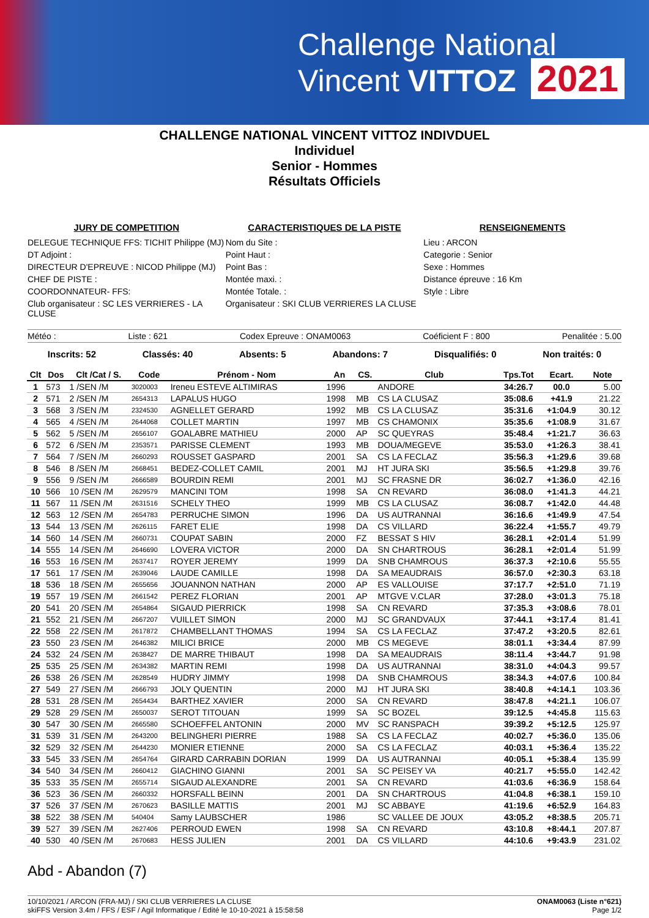Challenge National
Vincent VITTOZ 2021
CHALLENGE NATIONAL VINCENT VITTOZ INDIVDUEL
Individuel
Senior - Hommes
Résultats Officiels
JURY DE COMPETITION
DELEGUE TECHNIQUE FFS: TICHIT Philippe (MJ)
DT Adjoint :
DIRECTEUR D'EPREUVE : NICOD Philippe (MJ)
CHEF DE PISTE :
COORDONNATEUR- FFS:
Club organisateur : SC LES VERRIERES - LA CLUSE
CARACTERISTIQUES DE LA PISTE
Nom du Site :
Point Haut :
Point Bas :
Montée maxi. :
Montée Totale. :
Organisateur : SKI CLUB VERRIERES LA CLUSE
RENSEIGNEMENTS
Lieu : ARCON
Categorie : Senior
Sexe : Hommes
Distance épreuve : 16 Km
Style : Libre
Météo : Liste : 621 Codex Epreuve : ONAM0063 Coéficient F : 800 Penalitée : 5.00
Inscrits: 52 Classés: 40 Absents: 5 Abandons: 7 Disqualifiés: 0 Non traités: 0
| Clt | Dos | Clt /Cat / S. | Code | Prénom - Nom | An | CS. | Club | | Tps.Tot | Ecart. | Note |
| --- | --- | --- | --- | --- | --- | --- | --- | --- | --- | --- | --- |
| 1 | 573 | 1 /SEN /M | 3020003 | Ireneu ESTEVE ALTIMIRAS | 1996 | | ANDORE | | 34:26.7 | 00.0 | 5.00 |
| 2 | 571 | 2 /SEN /M | 2654313 | LAPALUS HUGO | 1998 | MB | CS LA CLUSAZ | | 35:08.6 | +41.9 | 21.22 |
| 3 | 568 | 3 /SEN /M | 2324530 | AGNELLET GERARD | 1992 | MB | CS LA CLUSAZ | | 35:31.6 | +1:04.9 | 30.12 |
| 4 | 565 | 4 /SEN /M | 2644068 | COLLET MARTIN | 1997 | MB | CS CHAMONIX | | 35:35.6 | +1:08.9 | 31.67 |
| 5 | 562 | 5 /SEN /M | 2656107 | GOALABRE MATHIEU | 2000 | AP | SC QUEYRAS | | 35:48.4 | +1:21.7 | 36.63 |
| 6 | 572 | 6 /SEN /M | 2353571 | PARISSE CLEMENT | 1993 | MB | DOUA/MEGEVE | | 35:53.0 | +1:26.3 | 38.41 |
| 7 | 564 | 7 /SEN /M | 2660293 | ROUSSET GASPARD | 2001 | SA | CS LA FECLAZ | | 35:56.3 | +1:29.6 | 39.68 |
| 8 | 546 | 8 /SEN /M | 2668451 | BEDEZ-COLLET CAMIL | 2001 | MJ | HT JURA SKI | | 35:56.5 | +1:29.8 | 39.76 |
| 9 | 556 | 9 /SEN /M | 2666589 | BOURDIN REMI | 2001 | MJ | SC FRASNE DR | | 36:02.7 | +1:36.0 | 42.16 |
| 10 | 566 | 10 /SEN /M | 2629579 | MANCINI TOM | 1998 | SA | CN REVARD | | 36:08.0 | +1:41.3 | 44.21 |
| 11 | 567 | 11 /SEN /M | 2631516 | SCHELY THEO | 1999 | MB | CS LA CLUSAZ | | 36:08.7 | +1:42.0 | 44.48 |
| 12 | 563 | 12 /SEN /M | 2654783 | PERRUCHE SIMON | 1996 | DA | US AUTRANNAI | | 36:16.6 | +1:49.9 | 47.54 |
| 13 | 544 | 13 /SEN /M | 2626115 | FARET ELIE | 1998 | DA | CS VILLARD | | 36:22.4 | +1:55.7 | 49.79 |
| 14 | 560 | 14 /SEN /M | 2660731 | COUPAT SABIN | 2000 | FZ | BESSAT S HIV | | 36:28.1 | +2:01.4 | 51.99 |
| 14 | 555 | 14 /SEN /M | 2646690 | LOVERA VICTOR | 2000 | DA | SN CHARTROUS | | 36:28.1 | +2:01.4 | 51.99 |
| 16 | 553 | 16 /SEN /M | 2637417 | ROYER JEREMY | 1999 | DA | SNB CHAMROUS | | 36:37.3 | +2:10.6 | 55.55 |
| 17 | 561 | 17 /SEN /M | 2639046 | LAUDE CAMILLE | 1998 | DA | SA MEAUDRAIS | | 36:57.0 | +2:30.3 | 63.18 |
| 18 | 536 | 18 /SEN /M | 2655656 | JOUANNON NATHAN | 2000 | AP | ES VALLOUISE | | 37:17.7 | +2:51.0 | 71.19 |
| 19 | 557 | 19 /SEN /M | 2661542 | PEREZ FLORIAN | 2001 | AP | MTGVE V.CLAR | | 37:28.0 | +3:01.3 | 75.18 |
| 20 | 541 | 20 /SEN /M | 2654864 | SIGAUD PIERRICK | 1998 | SA | CN REVARD | | 37:35.3 | +3:08.6 | 78.01 |
| 21 | 552 | 21 /SEN /M | 2667207 | VUILLET SIMON | 2000 | MJ | SC GRANDVAUX | | 37:44.1 | +3:17.4 | 81.41 |
| 22 | 558 | 22 /SEN /M | 2617872 | CHAMBELLANT THOMAS | 1994 | SA | CS LA FECLAZ | | 37:47.2 | +3:20.5 | 82.61 |
| 23 | 550 | 23 /SEN /M | 2646382 | MILICI BRICE | 2000 | MB | CS MEGEVE | | 38:01.1 | +3:34.4 | 87.99 |
| 24 | 532 | 24 /SEN /M | 2638427 | DE MARRE THIBAUT | 1998 | DA | SA MEAUDRAIS | | 38:11.4 | +3:44.7 | 91.98 |
| 25 | 535 | 25 /SEN /M | 2634382 | MARTIN REMI | 1998 | DA | US AUTRANNAI | | 38:31.0 | +4:04.3 | 99.57 |
| 26 | 538 | 26 /SEN /M | 2628549 | HUDRY JIMMY | 1998 | DA | SNB CHAMROUS | | 38:34.3 | +4:07.6 | 100.84 |
| 27 | 549 | 27 /SEN /M | 2666793 | JOLY QUENTIN | 2000 | MJ | HT JURA SKI | | 38:40.8 | +4:14.1 | 103.36 |
| 28 | 531 | 28 /SEN /M | 2654434 | BARTHEZ XAVIER | 2000 | SA | CN REVARD | | 38:47.8 | +4:21.1 | 106.07 |
| 29 | 528 | 29 /SEN /M | 2650037 | SEROT TITOUAN | 1999 | SA | SC BOZEL | | 39:12.5 | +4:45.8 | 115.63 |
| 30 | 547 | 30 /SEN /M | 2665580 | SCHOEFFEL ANTONIN | 2000 | MV | SC RANSPACH | | 39:39.2 | +5:12.5 | 125.97 |
| 31 | 539 | 31 /SEN /M | 2643200 | BELINGHERI PIERRE | 1988 | SA | CS LA FECLAZ | | 40:02.7 | +5:36.0 | 135.06 |
| 32 | 529 | 32 /SEN /M | 2644230 | MONIER ETIENNE | 2000 | SA | CS LA FECLAZ | | 40:03.1 | +5:36.4 | 135.22 |
| 33 | 545 | 33 /SEN /M | 2654764 | GIRARD CARRABIN DORIAN | 1999 | DA | US AUTRANNAI | | 40:05.1 | +5:38.4 | 135.99 |
| 34 | 540 | 34 /SEN /M | 2660412 | GIACHINO GIANNI | 2001 | SA | SC PEISEY VA | | 40:21.7 | +5:55.0 | 142.42 |
| 35 | 533 | 35 /SEN /M | 2655714 | SIGAUD ALEXANDRE | 2001 | SA | CN REVARD | | 41:03.6 | +6:36.9 | 158.64 |
| 36 | 523 | 36 /SEN /M | 2660332 | HORSFALL BEINN | 2001 | DA | SN CHARTROUS | | 41:04.8 | +6:38.1 | 159.10 |
| 37 | 526 | 37 /SEN /M | 2670623 | BASILLE MATTIS | 2001 | MJ | SC ABBAYE | | 41:19.6 | +6:52.9 | 164.83 |
| 38 | 522 | 38 /SEN /M | 540404 | Samy LAUBSCHER | 1986 | | SC VALLEE DE JOUX | | 43:05.2 | +8:38.5 | 205.71 |
| 39 | 527 | 39 /SEN /M | 2627406 | PERROUD EWEN | 1998 | SA | CN REVARD | | 43:10.8 | +8:44.1 | 207.87 |
| 40 | 530 | 40 /SEN /M | 2670683 | HESS JULIEN | 2001 | DA | CS VILLARD | | 44:10.6 | +9:43.9 | 231.02 |
Abd - Abandon (7)
10/10/2021 / ARCON (FRA-MJ) / SKI CLUB VERRIERES LA CLUSE
skiFFS Version 3.4m / FFS / ESF / Agil Informatique / Edité le 10-10-2021 à 15:58:58 ONAM0063 (Liste n°621)
Page 1/2